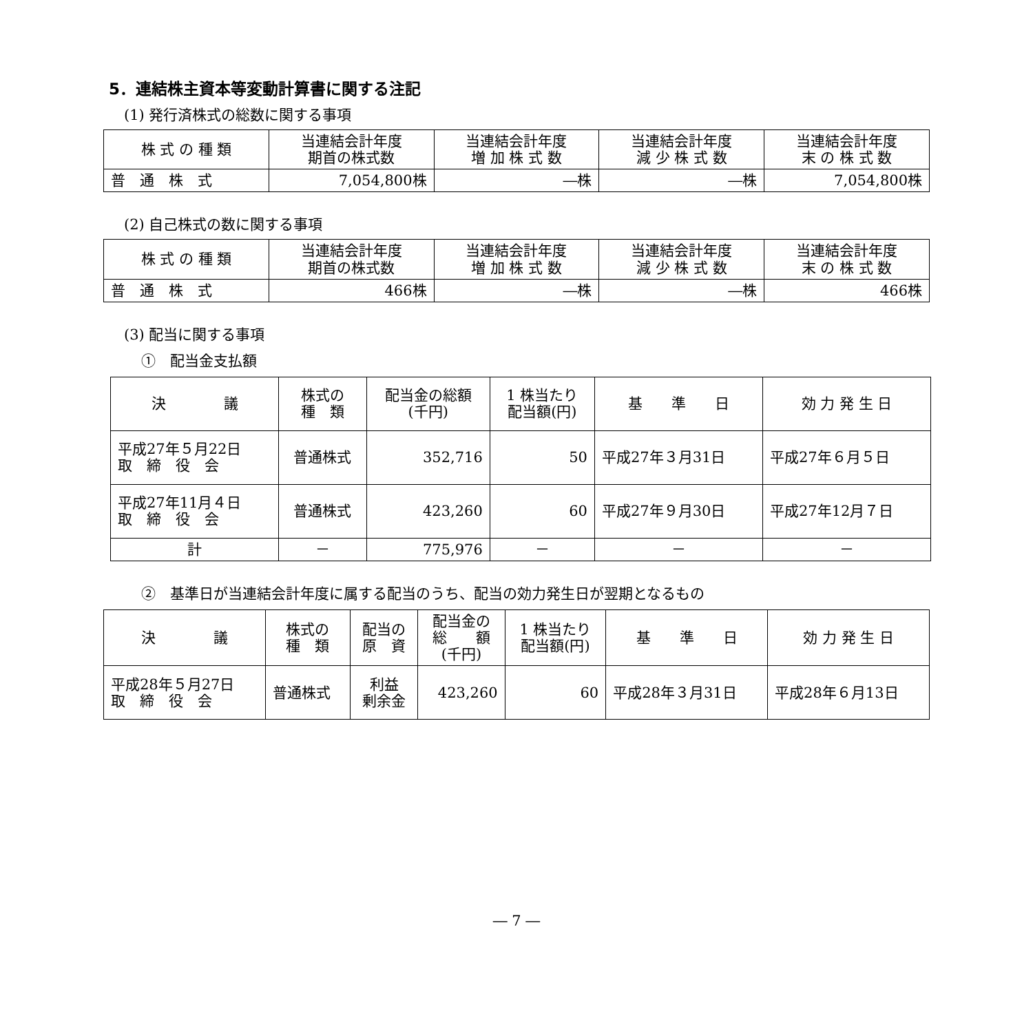5．連結株主資本等変動計算書に関する注記
(1) 発行済株式の総数に関する事項
| 株 式 の 種 類 | 当連結会計年度 期首の株式数 | 当連結会計年度 増 加 株 式 数 | 当連結会計年度 減 少 株 式 数 | 当連結会計年度 末 の 株 式 数 |
| --- | --- | --- | --- | --- |
| 普 通 株 式 | 7,054,800株 | ―株 | ―株 | 7,054,800株 |
(2) 自己株式の数に関する事項
| 株 式 の 種 類 | 当連結会計年度 期首の株式数 | 当連結会計年度 増 加 株 式 数 | 当連結会計年度 減 少 株 式 数 | 当連結会計年度 末 の 株 式 数 |
| --- | --- | --- | --- | --- |
| 普 通 株 式 | 466株 | ―株 | ―株 | 466株 |
(3) 配当に関する事項
①　配当金支払額
| 決 議 | 株式の 種 類 | 配当金の総額 (千円) | 1 株当たり 配当額(円) | 基 準 日 | 効 力 発 生 日 |
| --- | --- | --- | --- | --- | --- |
| 平成27年５月22日 取 締 役 会 | 普通株式 | 352,716 | 50 | 平成27年３月31日 | 平成27年６月５日 |
| 平成27年11月４日 取 締 役 会 | 普通株式 | 423,260 | 60 | 平成27年９月30日 | 平成27年12月７日 |
| 計 | － | 775,976 | － | － | － |
②　基準日が当連結会計年度に属する配当のうち、配当の効力発生日が翌期となるもの
| 決 議 | 株式の 種 類 | 配当の 原 資 | 配当金の 総 額 (千円) | 1 株当たり 配当額(円) | 基 準 日 | 効 力 発 生 日 |
| --- | --- | --- | --- | --- | --- | --- |
| 平成28年５月27日 取 締 役 会 | 普通株式 | 利益 剰余金 | 423,260 | 60 | 平成28年３月31日 | 平成28年６月13日 |
― 7 ―